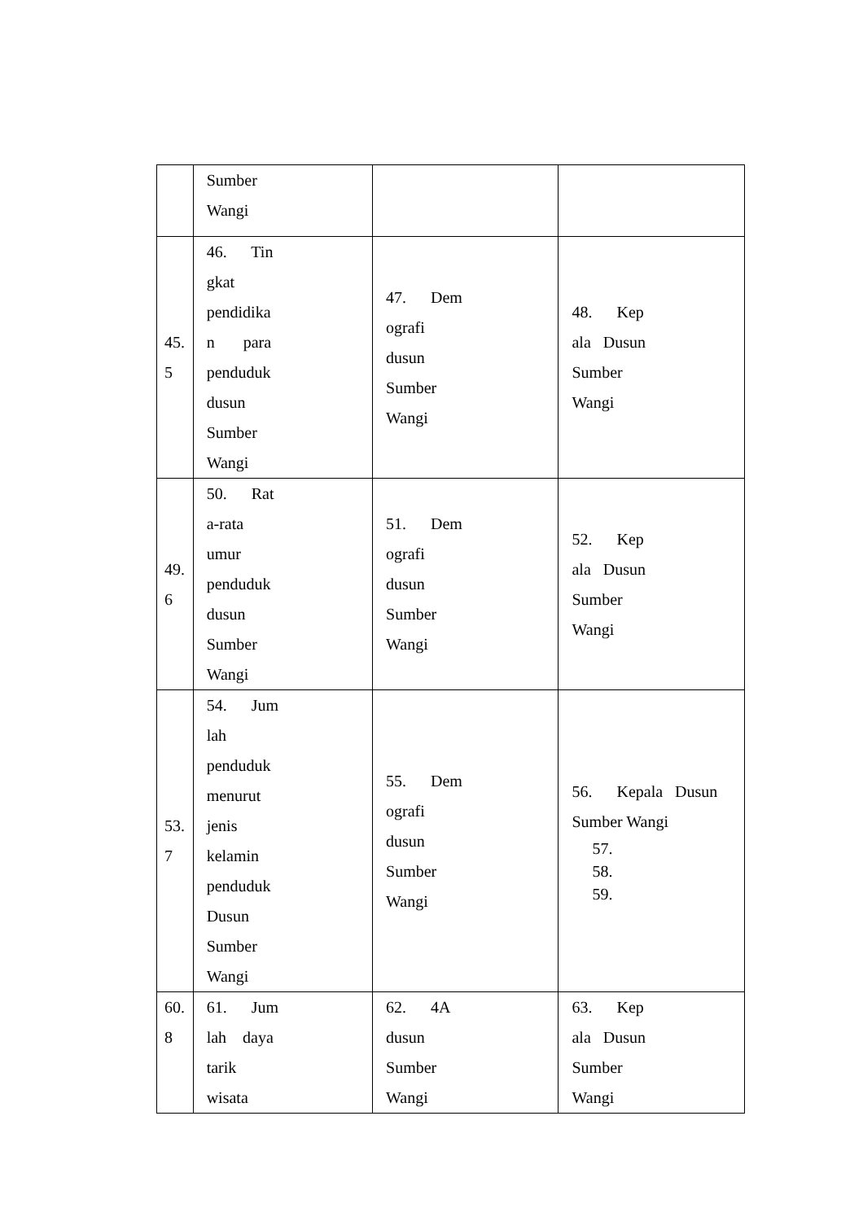| | Sumber Wangi | | |
| 45. 5 | 46. Tin gkat pendidika n para penduduk dusun Sumber Wangi | 47. Dem ografi dusun Sumber Wangi | 48. Kep ala Dusun Sumber Wangi |
| 49. 6 | 50. Rat a-rata umur penduduk dusun Sumber Wangi | 51. Dem ografi dusun Sumber Wangi | 52. Kep ala Dusun Sumber Wangi |
| 53. 7 | 54. Jum lah penduduk menurut jenis kelamin penduduk Dusun Sumber Wangi | 55. Dem ografi dusun Sumber Wangi | 56. Kepala Dusun Sumber Wangi 57. 58. 59. |
| 60. 8 | 61. Jum lah daya tarik wisata | 62. 4A dusun Sumber Wangi | 63. Kep ala Dusun Sumber Wangi |